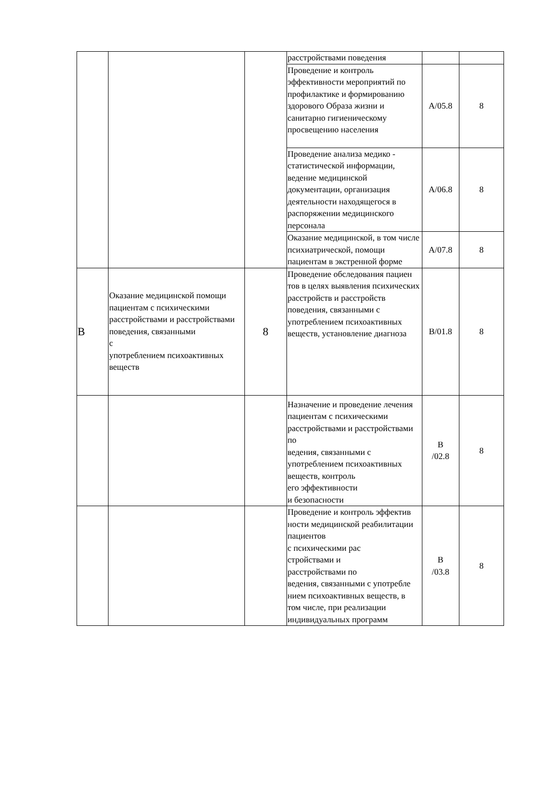| | | | расстройствами поведения | | |
| | | | Проведение и контроль эффективности мероприятий по профилактике и формированию здорового Образа жизни и санитарно гигиеническому просвещению населения | A/05.8 | 8 |
| | | | Проведение анализа медико - статистической информации, ведение медицинской документации, организация деятельности находящегося в распоряжении медицинского персонала | A/06.8 | 8 |
| | | | Оказание медицинской, в том числе психиатрической, помощи пациентам в экстренной форме | A/07.8 | 8 |
| B | Оказание медицинской помощи пациентам с психическими расстройствами и расстройствами поведения, связанными с употреблением психоактивных веществ | 8 | Проведение обследования пациен тов в целях выявления психических расстройств и расстройств поведения, связанными с употреблением психоактивных веществ, установление диагноза | B/01.8 | 8 |
| | | | Назначение и проведение лечения пациентам с психическими расстройствами и расстройствами по ведения, связанными с употреблением психоактивных веществ, контроль его эффективности и безопасности | B /02.8 | 8 |
| | | | Проведение и контроль эффектив ности медицинской реабилитации пациентов с психическими рас стройствами и расстройствами по ведения, связанными с употребле нием психоактивных веществ, в том числе, при реализации индивидуальных программ | B /03.8 | 8 |